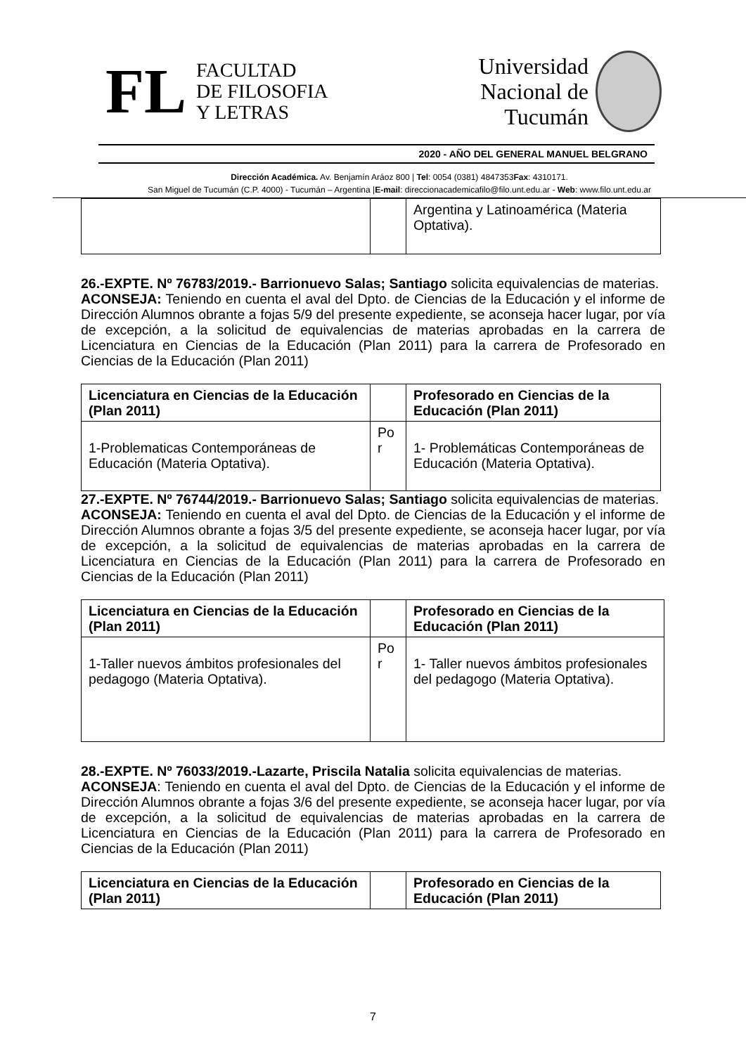FL FACULTAD
DE FILOSOFIA
Y LETRAS
Universidad
Nacional de
Tucumán
2020 - AÑO DEL GENERAL MANUEL BELGRANO
Dirección Académica. Av. Benjamín Aráoz 800 | Tel: 0054 (0381) 4847353Fax: 4310171.
San Miguel de Tucumán (C.P. 4000) - Tucumán – Argentina |E-mail: direccionacademicafilo@filo.unt.edu.ar - Web: www.filo.unt.edu.ar
| | | Argentina y Latinoamérica (Materia Optativa). |
26.-EXPTE. Nº 76783/2019.- Barrionuevo Salas; Santiago solicita equivalencias de materias.
ACONSEJA: Teniendo en cuenta el aval del Dpto. de Ciencias de la Educación y el informe de Dirección Alumnos obrante a fojas 5/9 del presente expediente, se aconseja hacer lugar, por vía de excepción, a la solicitud de equivalencias de materias aprobadas en la carrera de Licenciatura en Ciencias de la Educación (Plan 2011) para la carrera de Profesorado en Ciencias de la Educación (Plan 2011)
| Licenciatura en Ciencias de la Educación (Plan 2011) | | Profesorado en Ciencias de la Educación (Plan 2011) |
| 1-Problematicas Contemporáneas de Educación (Materia Optativa). | Po r | 1- Problemáticas Contemporáneas de Educación (Materia Optativa). |
27.-EXPTE. Nº 76744/2019.- Barrionuevo Salas; Santiago solicita equivalencias de materias.
ACONSEJA: Teniendo en cuenta el aval del Dpto. de Ciencias de la Educación y el informe de Dirección Alumnos obrante a fojas 3/5 del presente expediente, se aconseja hacer lugar, por vía de excepción, a la solicitud de equivalencias de materias aprobadas en la carrera de Licenciatura en Ciencias de la Educación (Plan 2011) para la carrera de Profesorado en Ciencias de la Educación (Plan 2011)
| Licenciatura en Ciencias de la Educación (Plan 2011) | | Profesorado en Ciencias de la Educación (Plan 2011) |
| 1-Taller nuevos ámbitos profesionales del pedagogo (Materia Optativa). | Po r | 1- Taller nuevos ámbitos profesionales del pedagogo (Materia Optativa). |
28.-EXPTE. Nº 76033/2019.-Lazarte, Priscila Natalia solicita equivalencias de materias.
ACONSEJA: Teniendo en cuenta el aval del Dpto. de Ciencias de la Educación y el informe de Dirección Alumnos obrante a fojas 3/6 del presente expediente, se aconseja hacer lugar, por vía de excepción, a la solicitud de equivalencias de materias aprobadas en la carrera de Licenciatura en Ciencias de la Educación (Plan 2011) para la carrera de Profesorado en Ciencias de la Educación (Plan 2011)
| Licenciatura en Ciencias de la Educación (Plan 2011) | | Profesorado en Ciencias de la Educación (Plan 2011) |
7